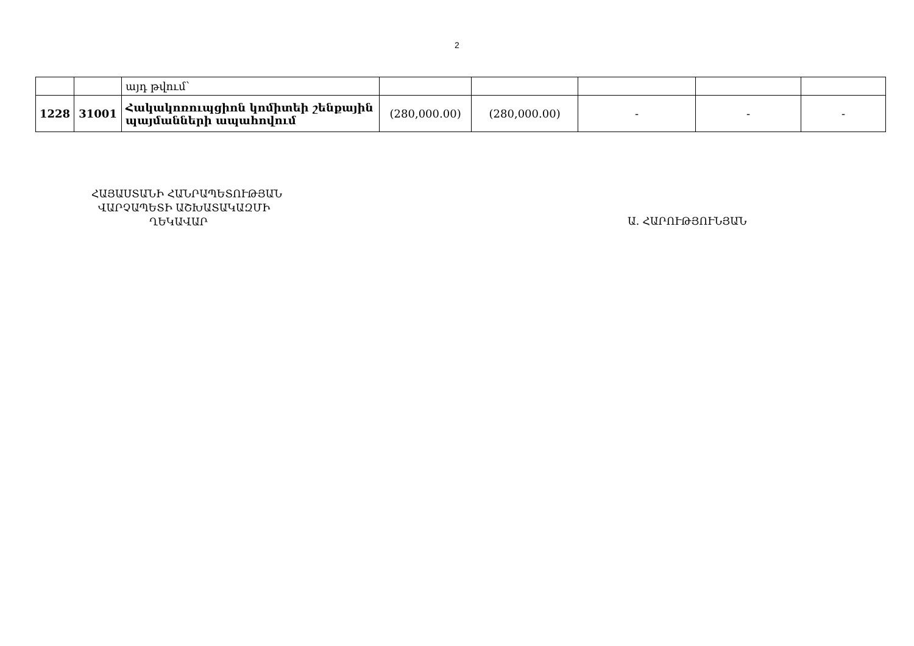2
| | | այդ թվում՝ | | | | | |
| 1228 | 31001 | Հակակոռուպցիոն կոմիտեի շենքային պայմանների ապահովում | (280,000.00) | (280,000.00) | - | - | - |
ՀԱՅԱՍՏԱՆԻ ՀԱՆՐԱՊԵՏՈՒԹՅԱՆ
ՎԱՐՉԱՊԵՏԻ ԱՇԽԱՏԱԿԱԶՄԻ
ՂԵԿԱՎԱՐ
Ա. ՀԱՐՈՒԹՅՈՒՆՅԱՆ